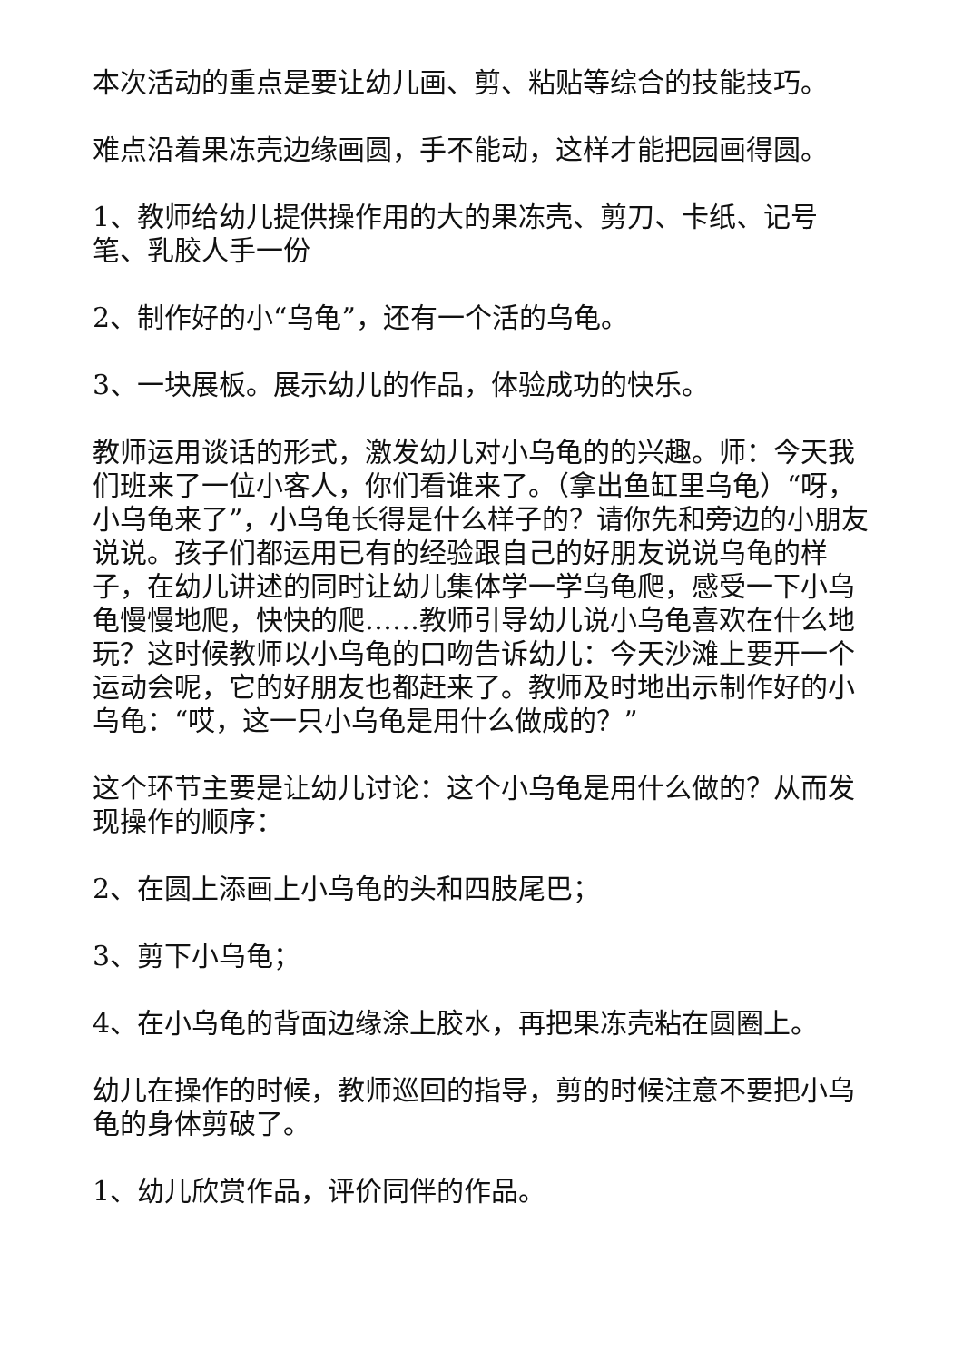本次活动的重点是要让幼儿画、剪、粘贴等综合的技能技巧。
难点沿着果冻壳边缘画圆，手不能动，这样才能把园画得圆。
1、教师给幼儿提供操作用的大的果冻壳、剪刀、卡纸、记号笔、乳胶人手一份
2、制作好的小“乌龟”，还有一个活的乌龟。
3、一块展板。展示幼儿的作品，体验成功的快乐。
教师运用谈话的形式，激发幼儿对小乌龟的的兴趣。师：今天我们班来了一位小客人，你们看谁来了。（拿出鱼缸里乌龟）“呀，小乌龟来了”，小乌龟长得是什么样子的？请你先和旁边的小朋友说说。孩子们都运用已有的经验跟自己的好朋友说说乌龟的样子，在幼儿讲述的同时让幼儿集体学一学乌龟爬，感受一下小乌龟慢慢地爬，快快的爬……教师引导幼儿说小乌龟喜欢在什么地玩？这时候教师以小乌龟的口吻告诉幼儿：今天沙滩上要开一个运动会呢，它的好朋友也都赶来了。教师及时地出示制作好的小乌龟：“哎，这一只小乌龟是用什么做成的？”
这个环节主要是让幼儿讨论：这个小乌龟是用什么做的？从而发现操作的顺序：
2、在圆上添画上小乌龟的头和四肢尾巴；
3、剪下小乌龟；
4、在小乌龟的背面边缘涂上胶水，再把果冻壳粘在圆圈上。
幼儿在操作的时候，教师巡回的指导，剪的时候注意不要把小乌龟的身体剪破了。
1、幼儿欣赏作品，评价同伴的作品。